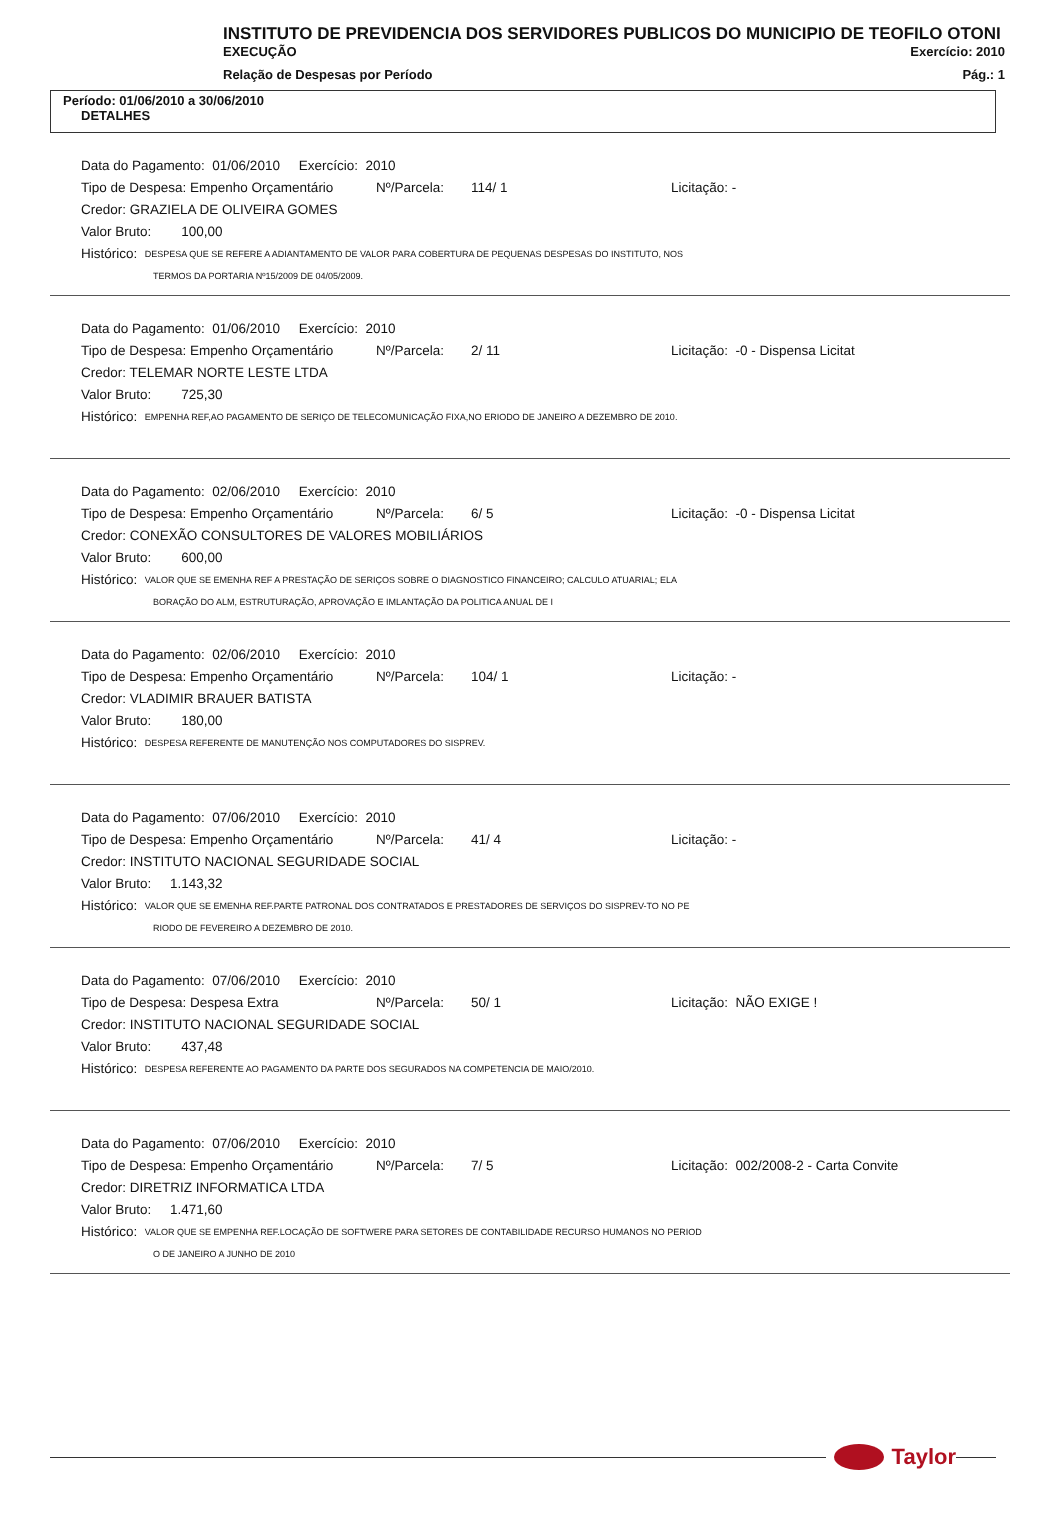INSTITUTO DE PREVIDENCIA DOS SERVIDORES PUBLICOS DO MUNICIPIO DE TEOFILO OTONI
EXECUÇÃO Exercício: 2010
Relação de Despesas por Período Pág.: 1
Período: 01/06/2010 a 30/06/2010
DETALHES
Data do Pagamento: 01/06/2010 Exercício: 2010
Tipo de Despesa: Empenho Orçamentário Nº/Parcela: 114/ 1 Licitação: -
Credor: GRAZIELA DE OLIVEIRA GOMES
Valor Bruto: 100,00
Histórico: DESPESA QUE SE REFERE A ADIANTAMENTO DE VALOR PARA COBERTURA DE PEQUENAS DESPESAS DO INSTITUTO, NOS
TERMOS DA PORTARIA Nº15/2009 DE 04/05/2009.
Data do Pagamento: 01/06/2010 Exercício: 2010
Tipo de Despesa: Empenho Orçamentário Nº/Parcela: 2/ 11 Licitação: -0 - Dispensa Licitat
Credor: TELEMAR NORTE LESTE LTDA
Valor Bruto: 725,30
Histórico: EMPENHA REF,AO PAGAMENTO DE SERIÇO DE TELECOMUNICAÇÃO FIXA,NO ERIODO DE JANEIRO A DEZEMBRO DE 2010.
Data do Pagamento: 02/06/2010 Exercício: 2010
Tipo de Despesa: Empenho Orçamentário Nº/Parcela: 6/ 5 Licitação: -0 - Dispensa Licitat
Credor: CONEXÃO CONSULTORES DE VALORES MOBILIÁRIOS
Valor Bruto: 600,00
Histórico: VALOR QUE SE EMENHA REF A PRESTAÇÃO DE SERIÇOS SOBRE O DIAGNOSTICO FINANCEIRO; CALCULO ATUARIAL; ELA
BORAÇÃO DO ALM, ESTRUTURAÇÃO, APROVAÇÃO E IMLANTAÇÃO DA POLITICA ANUAL DE I
Data do Pagamento: 02/06/2010 Exercício: 2010
Tipo de Despesa: Empenho Orçamentário Nº/Parcela: 104/ 1 Licitação: -
Credor: VLADIMIR BRAUER BATISTA
Valor Bruto: 180,00
Histórico: DESPESA REFERENTE DE MANUTENÇÃO NOS COMPUTADORES DO SISPREV.
Data do Pagamento: 07/06/2010 Exercício: 2010
Tipo de Despesa: Empenho Orçamentário Nº/Parcela: 41/ 4 Licitação: -
Credor: INSTITUTO NACIONAL SEGURIDADE SOCIAL
Valor Bruto: 1.143,32
Histórico: VALOR QUE SE EMENHA REF.PARTE PATRONAL DOS CONTRATADOS E PRESTADORES DE SERVIÇOS DO SISPREV-TO NO PE
RIODO DE FEVEREIRO A DEZEMBRO DE 2010.
Data do Pagamento: 07/06/2010 Exercício: 2010
Tipo de Despesa: Despesa Extra Nº/Parcela: 50/ 1 Licitação: NÃO EXIGE !
Credor: INSTITUTO NACIONAL SEGURIDADE SOCIAL
Valor Bruto: 437,48
Histórico: DESPESA REFERENTE AO PAGAMENTO DA PARTE DOS SEGURADOS NA COMPETENCIA DE MAIO/2010.
Data do Pagamento: 07/06/2010 Exercício: 2010
Tipo de Despesa: Empenho Orçamentário Nº/Parcela: 7/ 5 Licitação: 002/2008-2 - Carta Convite
Credor: DIRETRIZ INFORMATICA LTDA
Valor Bruto: 1.471,60
Histórico: VALOR QUE SE EMPENHA REF.LOCAÇÃO DE SOFTWERE PARA SETORES DE CONTABILIDADE RECURSO HUMANOS NO PERIOD
O DE JANEIRO A JUNHO DE 2010
Taylor